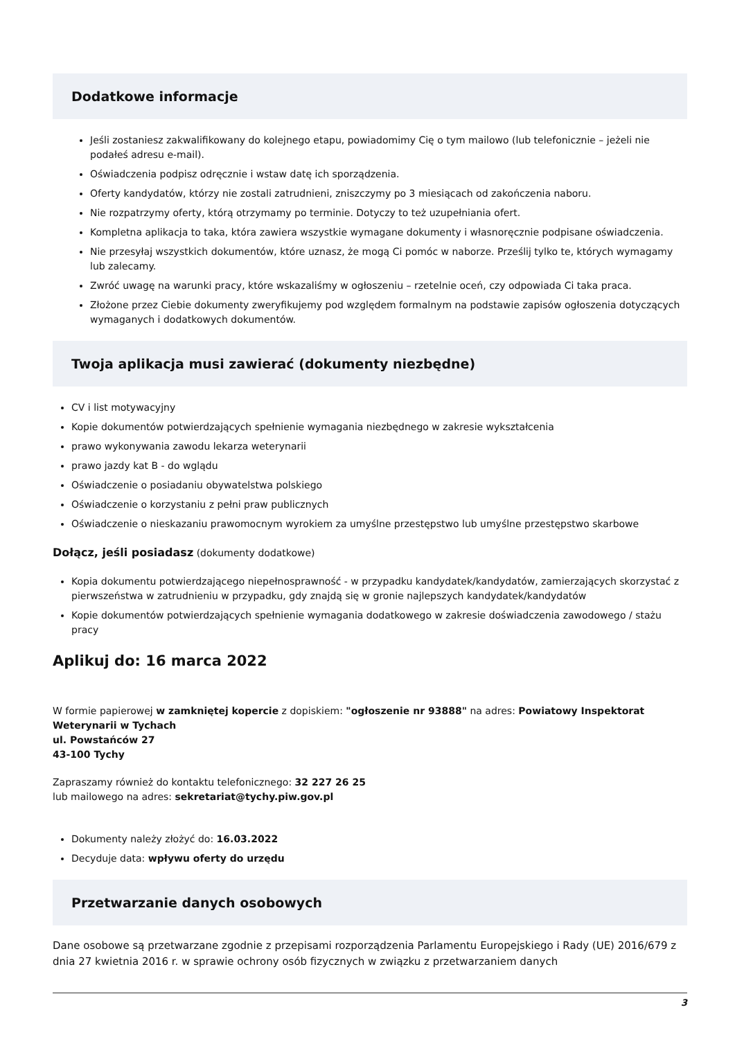Dodatkowe informacje
Jeśli zostaniesz zakwalifikowany do kolejnego etapu, powiadomimy Cię o tym mailowo (lub telefonicznie – jeżeli nie podałeś adresu e-mail).
Oświadczenia podpisz odręcznie i wstaw datę ich sporządzenia.
Oferty kandydatów, którzy nie zostali zatrudnieni, zniszczymy po 3 miesiącach od zakończenia naboru.
Nie rozpatrzymy oferty, którą otrzymamy po terminie. Dotyczy to też uzupełniania ofert.
Kompletna aplikacja to taka, która zawiera wszystkie wymagane dokumenty i własnoręcznie podpisane oświadczenia.
Nie przesyłaj wszystkich dokumentów, które uznasz, że mogą Ci pomóc w naborze. Prześlij tylko te, których wymagamy lub zalecamy.
Zwróć uwagę na warunki pracy, które wskazaliśmy w ogłoszeniu – rzetelnie oceń, czy odpowiada Ci taka praca.
Złożone przez Ciebie dokumenty zweryfikujemy pod względem formalnym na podstawie zapisów ogłoszenia dotyczących wymaganych i dodatkowych dokumentów.
Twoja aplikacja musi zawierać (dokumenty niezbędne)
CV i list motywacyjny
Kopie dokumentów potwierdzających spełnienie wymagania niezbędnego w zakresie wykształcenia
prawo wykonywania zawodu lekarza weterynarii
prawo jazdy kat B - do wglądu
Oświadczenie o posiadaniu obywatelstwa polskiego
Oświadczenie o korzystaniu z pełni praw publicznych
Oświadczenie o nieskazaniu prawomocnym wyrokiem za umyślne przestępstwo lub umyślne przestępstwo skarbowe
Dołącz, jeśli posiadasz (dokumenty dodatkowe)
Kopia dokumentu potwierdzającego niepełnosprawność - w przypadku kandydatek/kandydatów, zamierzających skorzystać z pierwszeństwa w zatrudnieniu w przypadku, gdy znajdą się w gronie najlepszych kandydatek/kandydatów
Kopie dokumentów potwierdzających spełnienie wymagania dodatkowego w zakresie doświadczenia zawodowego / stażu pracy
Aplikuj do: 16 marca 2022
W formie papierowej w zamkniętej kopercie z dopiskiem: "ogłoszenie nr 93888" na adres: Powiatowy Inspektorat Weterynarii w Tychach
ul. Powstańców 27
43-100 Tychy
Zapraszamy również do kontaktu telefonicznego: 32 227 26 25
lub mailowego na adres: sekretariat@tychy.piw.gov.pl
Dokumenty należy złożyć do: 16.03.2022
Decyduje data: wpływu oferty do urzędu
Przetwarzanie danych osobowych
Dane osobowe są przetwarzane zgodnie z przepisami rozporządzenia Parlamentu Europejskiego i Rady (UE) 2016/679 z dnia 27 kwietnia 2016 r. w sprawie ochrony osób fizycznych w związku z przetwarzaniem danych
3